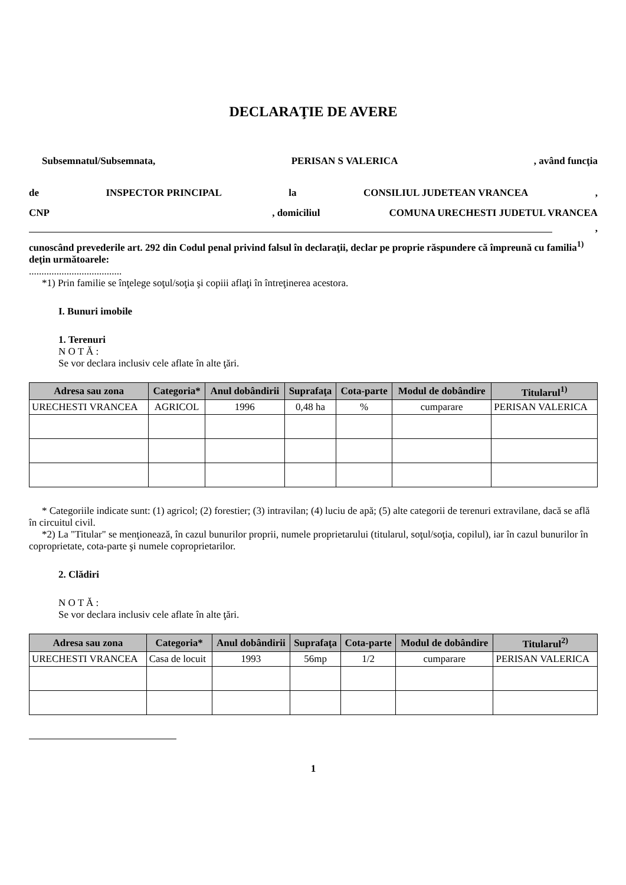DECLARAŢIE DE AVERE
Subsemnatul/Subsemnata, PERISAN S VALERICA, având funcţia
de INSPECTOR PRINCIPAL la CONSILIUL JUDETEAN VRANCEA,
CNP, domiciliul COMUNA URECHESTI JUDETUL VRANCEA
,
cunoscând prevederile art. 292 din Codul penal privind falsul în declaraţii, declar pe proprie răspundere că împreună cu familia<sup>1)</sup> deţin următoarele:
.....................................
*1) Prin familie se înţelege soţul/soţia şi copiii aflaţi în întreţinerea acestora.
I. Bunuri imobile
1. Terenuri
N O T Ă :
Se vor declara inclusiv cele aflate în alte ţări.
| Adresa sau zona | Categoria* | Anul dobândirii | Suprafaţa | Cota-parte | Modul de dobândire | Titularul<sup>1)</sup> |
| --- | --- | --- | --- | --- | --- | --- |
| URECHESTI VRANCEA | AGRICOL | 1996 | 0,48 ha | % | cumparare | PERISAN VALERICA |
* Categoriile indicate sunt: (1) agricol; (2) forestier; (3) intravilan; (4) luciu de apă; (5) alte categorii de terenuri extravilane, dacă se află în circuitul civil.
*2) La "Titular" se menţionează, în cazul bunurilor proprii, numele proprietarului (titularul, soţul/soţia, copilul), iar în cazul bunurilor în coproprietate, cota-parte şi numele coproprietarilor.
2. Clădiri
N O T Ă :
Se vor declara inclusiv cele aflate în alte ţări.
| Adresa sau zona | Categoria* | Anul dobândirii | Suprafaţa | Cota-parte | Modul de dobândire | Titularul<sup>2)</sup> |
| --- | --- | --- | --- | --- | --- | --- |
| URECHESTI VRANCEA | Casa de locuit | 1993 | 56mp | 1/2 | cumparare | PERISAN VALERICA |
1